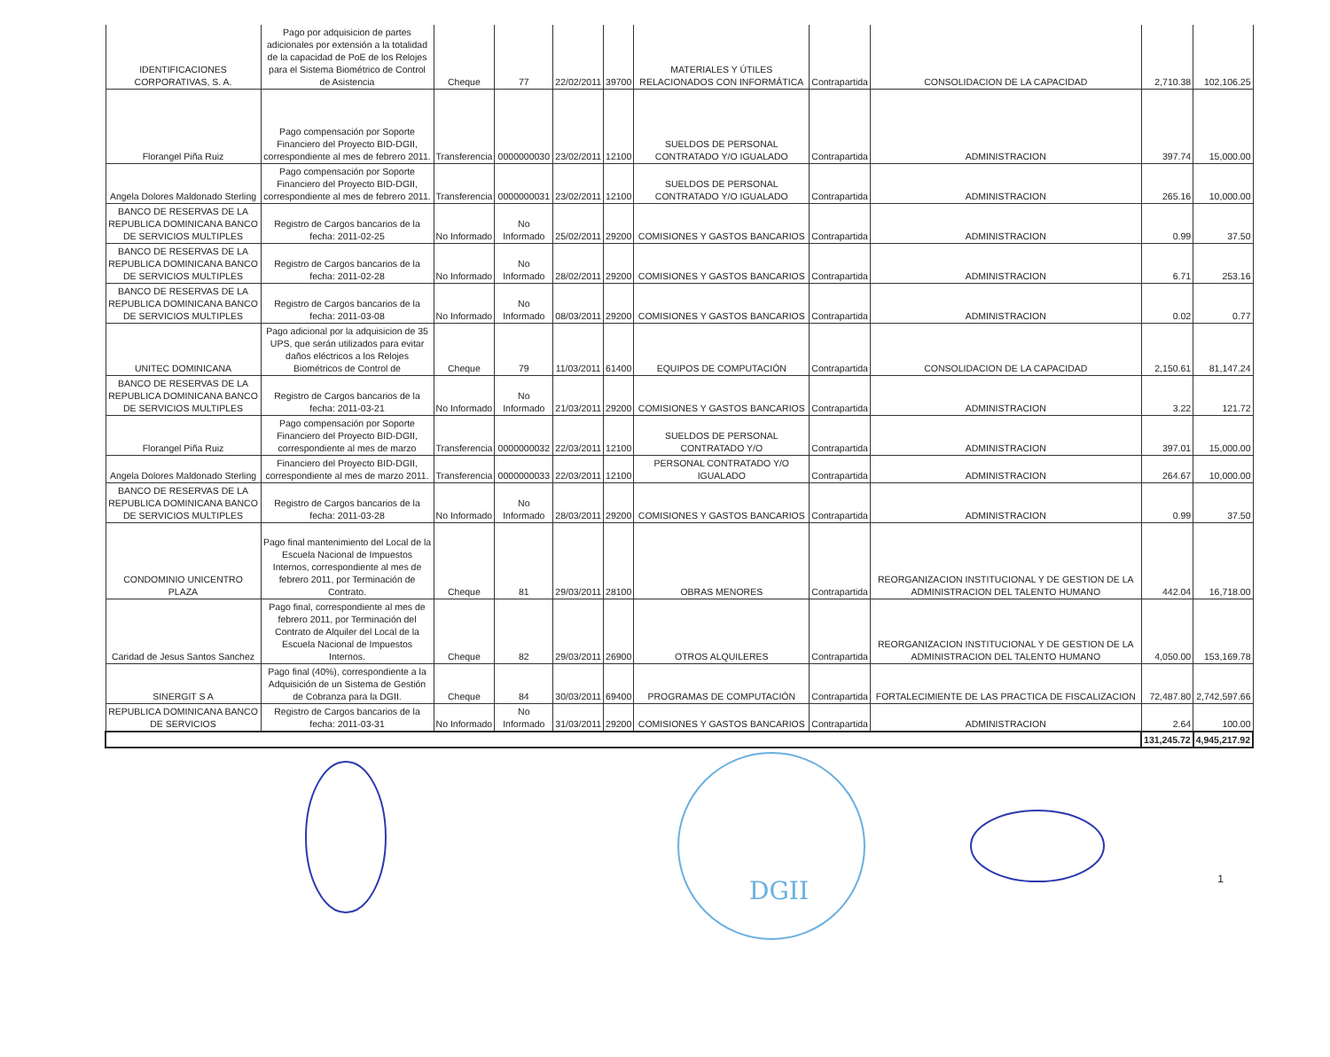| IDENTIFICACIONES CORPORATIVAS, S. A. | Pago por adquisicion de partes adicionales por extensión a la totalidad de la capacidad de PoE de los Relojes para el Sistema Biométrico de Control de Asistencia | Cheque | 77 | 22/02/2011 | 39700 | MATERIALES Y ÚTILES RELACIONADOS CON INFORMÁTICA | Contrapartida | CONSOLIDACION DE LA CAPACIDAD | 2,710.38 | 102,106.25 |
| Florangel Piña Ruiz | Pago compensación por Soporte Financiero del Proyecto BID-DGII, correspondiente al mes de febrero 2011. | Transferencia | 0000000030 | 23/02/2011 | 12100 | SUELDOS DE PERSONAL CONTRATADO Y/O IGUALADO | Contrapartida | ADMINISTRACION | 397.74 | 15,000.00 |
| Angela Dolores Maldonado Sterling | Pago compensación por Soporte Financiero del Proyecto BID-DGII, correspondiente al mes de febrero 2011. | Transferencia | 0000000031 | 23/02/2011 | 12100 | SUELDOS DE PERSONAL CONTRATADO Y/O IGUALADO | Contrapartida | ADMINISTRACION | 265.16 | 10,000.00 |
| BANCO DE RESERVAS DE LA REPUBLICA DOMINICANA BANCO DE SERVICIOS MULTIPLES | Registro de Cargos bancarios de la fecha: 2011-02-25 | No Informado | No Informado | 25/02/2011 | 29200 | COMISIONES Y GASTOS BANCARIOS | Contrapartida | ADMINISTRACION | 0.99 | 37.50 |
| BANCO DE RESERVAS DE LA REPUBLICA DOMINICANA BANCO DE SERVICIOS MULTIPLES | Registro de Cargos bancarios de la fecha: 2011-02-28 | No Informado | No Informado | 28/02/2011 | 29200 | COMISIONES Y GASTOS BANCARIOS | Contrapartida | ADMINISTRACION | 6.71 | 253.16 |
| BANCO DE RESERVAS DE LA REPUBLICA DOMINICANA BANCO DE SERVICIOS MULTIPLES | Registro de Cargos bancarios de la fecha: 2011-03-08 | No Informado | No Informado | 08/03/2011 | 29200 | COMISIONES Y GASTOS BANCARIOS | Contrapartida | ADMINISTRACION | 0.02 | 0.77 |
| UNITEC DOMINICANA | Pago adicional por la adquisicion de 35 UPS, que serán utilizados para evitar daños eléctricos a los Relojes Biométricos de Control de | Cheque | 79 | 11/03/2011 | 61400 | EQUIPOS DE COMPUTACIÓN | Contrapartida | CONSOLIDACION DE LA CAPACIDAD | 2,150.61 | 81,147.24 |
| BANCO DE RESERVAS DE LA REPUBLICA DOMINICANA BANCO DE SERVICIOS MULTIPLES | Registro de Cargos bancarios de la fecha: 2011-03-21 | No Informado | No Informado | 21/03/2011 | 29200 | COMISIONES Y GASTOS BANCARIOS | Contrapartida | ADMINISTRACION | 3.22 | 121.72 |
| Florangel Piña Ruiz | Pago compensación por Soporte Financiero del Proyecto BID-DGII, correspondiente al mes de marzo | Transferencia | 0000000032 | 22/03/2011 | 12100 | SUELDOS DE PERSONAL CONTRATADO Y/O | Contrapartida | ADMINISTRACION | 397.01 | 15,000.00 |
| Angela Dolores Maldonado Sterling | Financiero del Proyecto BID-DGII, correspondiente al mes de marzo 2011. | Transferencia | 0000000033 | 22/03/2011 | 12100 | PERSONAL CONTRATADO Y/O IGUALADO | Contrapartida | ADMINISTRACION | 264.67 | 10,000.00 |
| BANCO DE RESERVAS DE LA REPUBLICA DOMINICANA BANCO DE SERVICIOS MULTIPLES | Registro de Cargos bancarios de la fecha: 2011-03-28 | No Informado | No Informado | 28/03/2011 | 29200 | COMISIONES Y GASTOS BANCARIOS | Contrapartida | ADMINISTRACION | 0.99 | 37.50 |
| CONDOMINIO UNICENTRO PLAZA | Pago final mantenimiento del Local de la Escuela Nacional de Impuestos Internos, correspondiente al mes de febrero 2011, por Terminación de Contrato. | Cheque | 81 | 29/03/2011 | 28100 | OBRAS MENORES | Contrapartida | REORGANIZACION INSTITUCIONAL Y DE GESTION DE LA ADMINISTRACION DEL TALENTO HUMANO | 442.04 | 16,718.00 |
| Caridad de Jesus Santos Sanchez | Pago final, correspondiente al mes de febrero 2011, por Terminación del Contrato de Alquiler del Local de la Escuela Nacional de Impuestos Internos. | Cheque | 82 | 29/03/2011 | 26900 | OTROS ALQUILERES | Contrapartida | REORGANIZACION INSTITUCIONAL Y DE GESTION DE LA ADMINISTRACION DEL TALENTO HUMANO | 4,050.00 | 153,169.78 |
| SINERGIT S A | Pago final (40%), correspondiente a la Adquisición de un Sistema de Gestión de Cobranza para la DGII. | Cheque | 84 | 30/03/2011 | 69400 | PROGRAMAS DE COMPUTACIÓN | Contrapartida | FORTALECIMIENTE DE LAS PRACTICA DE FISCALIZACION | 72,487.80 | 2,742,597.66 |
| REPUBLICA DOMINICANA BANCO DE SERVICIOS | Registro de Cargos bancarios de la fecha: 2011-03-31 | No Informado | No Informado | 31/03/2011 | 29200 | COMISIONES Y GASTOS BANCARIOS | Contrapartida | ADMINISTRACION | 2.64 | 100.00 |
| | | | | | | | | | 131,245.72 | 4,945,217.92 |
DGII
1